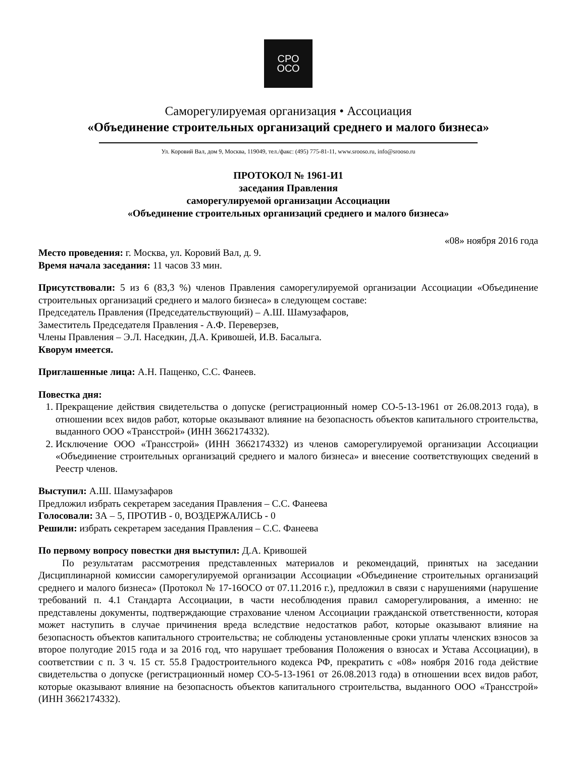СРО
ОСО
Саморегулируемая организация • Ассоциация
«Объединение строительных организаций среднего и малого бизнеса»
Ул. Коровий Вал, дом 9, Москва, 119049, тел./факс: (495) 775-81-11, www.srooso.ru, info@srooso.ru
ПРОТОКОЛ № 1961-И1
заседания Правления
саморегулируемой организации Ассоциации
«Объединение строительных организаций среднего и малого бизнеса»
«08» ноября 2016 года
Место проведения: г. Москва, ул. Коровий Вал, д. 9.
Время начала заседания: 11 часов 33 мин.
Присутствовали: 5 из 6 (83,3 %) членов Правления саморегулируемой организации Ассоциации «Объединение строительных организаций среднего и малого бизнеса» в следующем составе:
Председатель Правления (Председательствующий) – А.Ш. Шамузафаров,
Заместитель Председателя Правления - А.Ф. Переверзев,
Члены Правления – Э.Л. Наседкин, Д.А. Кривошей, И.В. Басалыга.
Кворум имеется.
Приглашенные лица: А.Н. Пащенко, С.С. Фанеев.
Повестка дня:
1. Прекращение действия свидетельства о допуске (регистрационный номер СО-5-13-1961 от 26.08.2013 года), в отношении всех видов работ, которые оказывают влияние на безопасность объектов капитального строительства, выданного ООО «Трансстрой» (ИНН 3662174332).
2. Исключение ООО «Трансстрой» (ИНН 3662174332) из членов саморегулируемой организации Ассоциации «Объединение строительных организаций среднего и малого бизнеса» и внесение соответствующих сведений в Реестр членов.
Выступил: А.Ш. Шамузафаров
Предложил избрать секретарем заседания Правления – С.С. Фанеева
Голосовали: ЗА – 5, ПРОТИВ - 0, ВОЗДЕРЖАЛИСЬ - 0
Решили: избрать секретарем заседания Правления – С.С. Фанеева
По первому вопросу повестки дня выступил: Д.А. Кривошей
По результатам рассмотрения представленных материалов и рекомендаций, принятых на заседании Дисциплинарной комиссии саморегулируемой организации Ассоциации «Объединение строительных организаций среднего и малого бизнеса» (Протокол № 17-16ОСО от 07.11.2016 г.), предложил в связи с нарушениями (нарушение требований п. 4.1 Стандарта Ассоциации, в части несоблюдения правил саморегулирования, а именно: не представлены документы, подтверждающие страхование членом Ассоциации гражданской ответственности, которая может наступить в случае причинения вреда вследствие недостатков работ, которые оказывают влияние на безопасность объектов капитального строительства; не соблюдены установленные сроки уплаты членских взносов за второе полугодие 2015 года и за 2016 год, что нарушает требования Положения о взносах и Устава Ассоциации), в соответствии с п. 3 ч. 15 ст. 55.8 Градостроительного кодекса РФ, прекратить с «08» ноября 2016 года действие свидетельства о допуске (регистрационный номер СО-5-13-1961 от 26.08.2013 года) в отношении всех видов работ, которые оказывают влияние на безопасность объектов капитального строительства, выданного ООО «Трансстрой» (ИНН 3662174332).